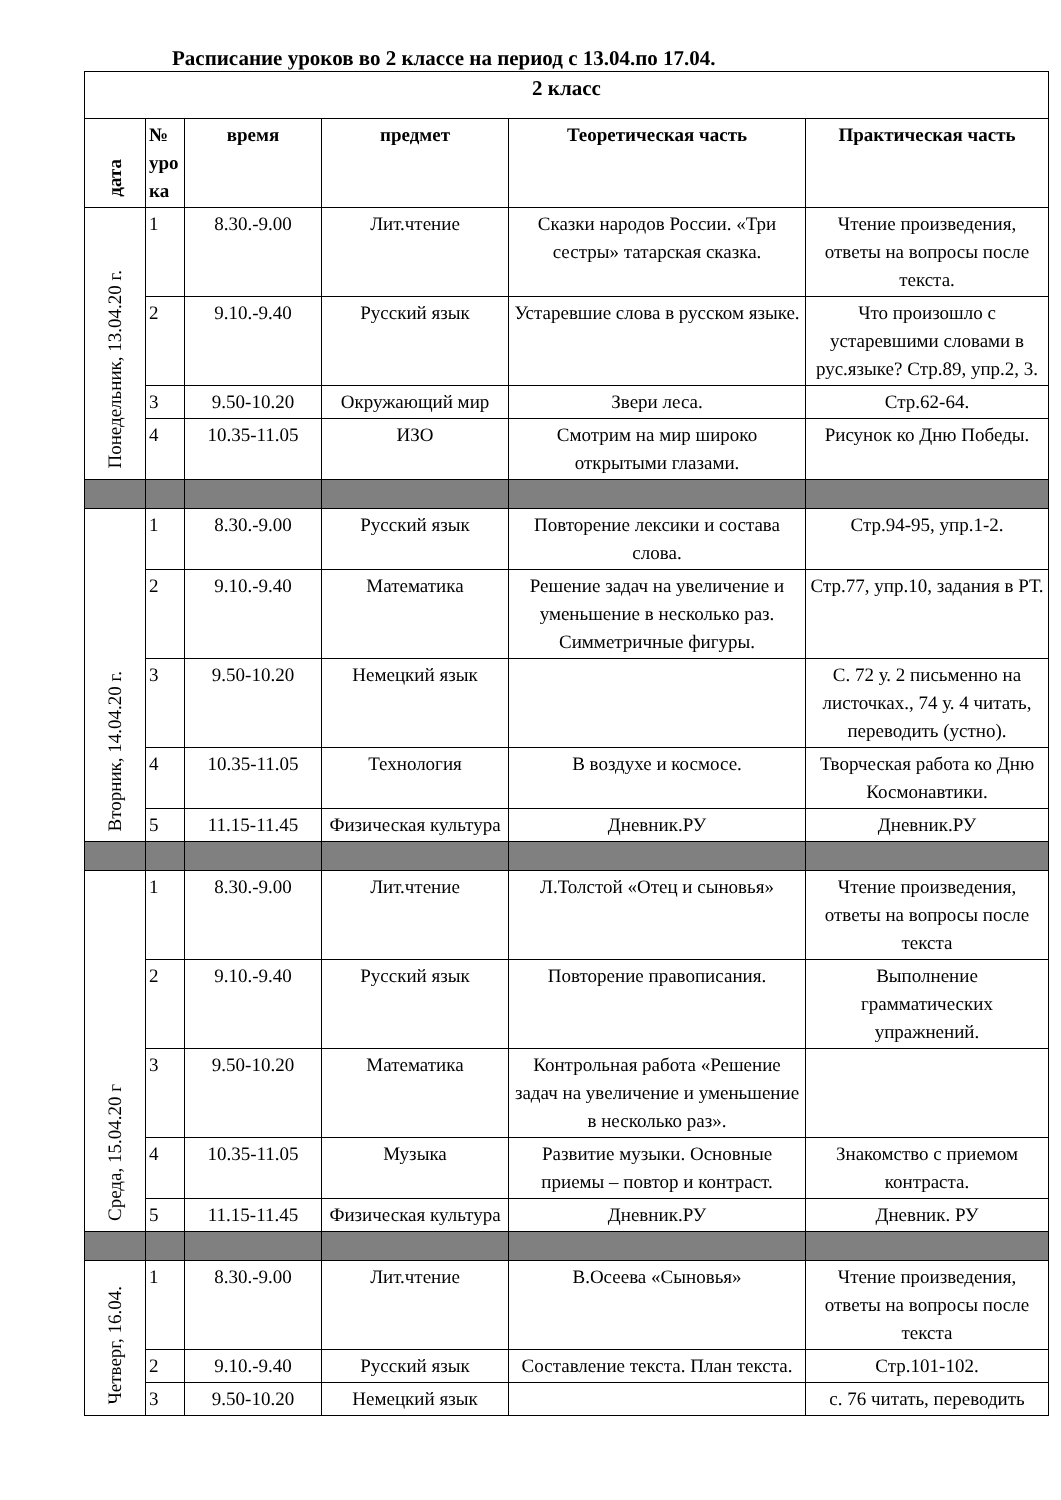Расписание уроков во 2 классе на период с 13.04.по 17.04.
| 2 класс | | | | | |
| --- | --- | --- | --- | --- | --- |
| дата | № уро ка | время | предмет | Теоретическая часть | Практическая часть |
| Понедельник, 13.04.20 г. | 1 | 8.30.-9.00 | Лит.чтение | Сказки народов России. «Три сестры» татарская сказка. | Чтение произведения, ответы на вопросы после текста. |
| | 2 | 9.10.-9.40 | Русский язык | Устаревшие слова в русском языке. | Что произошло с устаревшими словами в рус.языке? Стр.89, упр.2, 3. |
| | 3 | 9.50-10.20 | Окружающий мир | Звери леса. | Стр.62-64. |
| | 4 | 10.35-11.05 | ИЗО | Смотрим на мир широко открытыми глазами. | Рисунок ко Дню Победы. |
| Вторник, 14.04.20 г. | 1 | 8.30.-9.00 | Русский язык | Повторение лексики и состава слова. | Стр.94-95, упр.1-2. |
| | 2 | 9.10.-9.40 | Математика | Решение задач на увеличение и уменьшение в несколько раз. Симметричные фигуры. | Стр.77, упр.10, задания в РТ. |
| | 3 | 9.50-10.20 | Немецкий язык | | С. 72 у. 2 письменно на листочках., 74 у. 4 читать, переводить (устно). |
| | 4 | 10.35-11.05 | Технология | В воздухе и космосе. | Творческая работа ко Дню Космонавтики. |
| | 5 | 11.15-11.45 | Физическая культура | Дневник.РУ | Дневник.РУ |
| Среда, 15.04.20 г | 1 | 8.30.-9.00 | Лит.чтение | Л.Толстой «Отец и сыновья» | Чтение произведения, ответы на вопросы после текста |
| | 2 | 9.10.-9.40 | Русский язык | Повторение правописания. | Выполнение грамматических упражнений. |
| | 3 | 9.50-10.20 | Математика | Контрольная работа «Решение задач на увеличение и уменьшение в несколько раз». | |
| | 4 | 10.35-11.05 | Музыка | Развитие музыки. Основные приемы – повтор и контраст. | Знакомство с приемом контраста. |
| | 5 | 11.15-11.45 | Физическая культура | Дневник.РУ | Дневник. РУ |
| Четверг, 16.04. | 1 | 8.30.-9.00 | Лит.чтение | В.Осеева «Сыновья» | Чтение произведения, ответы на вопросы после текста |
| | 2 | 9.10.-9.40 | Русский язык | Составление текста. План текста. | Стр.101-102. |
| | 3 | 9.50-10.20 | Немецкий язык | | с. 76 читать, переводить |